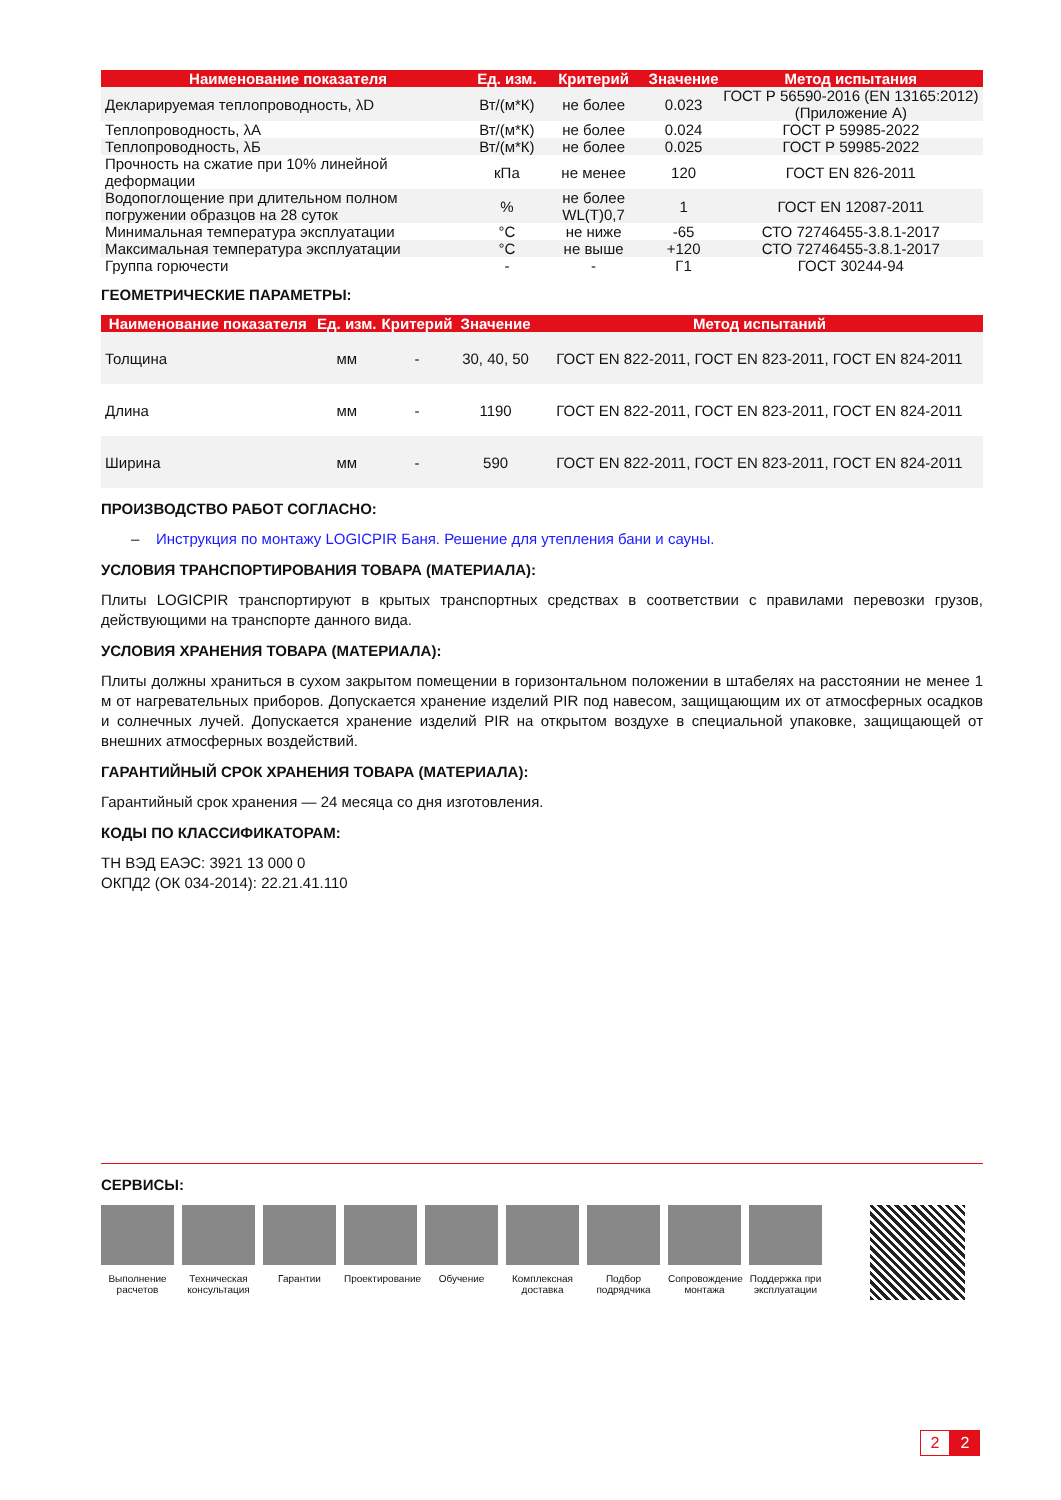| Наименование показателя | Ед. изм. | Критерий | Значение | Метод испытания |
| --- | --- | --- | --- | --- |
| Декларируемая теплопроводность, λD | Вт/(м*К) | не более | 0.023 | ГОСТ Р 56590-2016 (EN 13165:2012) (Приложение А) |
| Теплопроводность, λА | Вт/(м*К) | не более | 0.024 | ГОСТ Р 59985-2022 |
| Теплопроводность, λБ | Вт/(м*К) | не более | 0.025 | ГОСТ Р 59985-2022 |
| Прочность на сжатие при 10% линейной деформации | кПа | не менее | 120 | ГОСТ EN 826-2011 |
| Водопоглощение при длительном полном погружении образцов на 28 суток | % | не более WL(T)0,7 | 1 | ГОСТ EN 12087-2011 |
| Минимальная температура эксплуатации | °С | не ниже | -65 | СТО 72746455-3.8.1-2017 |
| Максимальная температура эксплуатации | °С | не выше | +120 | СТО 72746455-3.8.1-2017 |
| Группа горючести | - | - | Г1 | ГОСТ 30244-94 |
ГЕОМЕТРИЧЕСКИЕ ПАРАМЕТРЫ:
| Наименование показателя | Ед. изм. | Критерий | Значение | Метод испытаний |
| --- | --- | --- | --- | --- |
| Толщина | мм | - | 30, 40, 50 | ГОСТ EN 822-2011, ГОСТ EN 823-2011, ГОСТ EN 824-2011 |
| Длина | мм | - | 1190 | ГОСТ EN 822-2011, ГОСТ EN 823-2011, ГОСТ EN 824-2011 |
| Ширина | мм | - | 590 | ГОСТ EN 822-2011, ГОСТ EN 823-2011, ГОСТ EN 824-2011 |
ПРОИЗВОДСТВО РАБОТ СОГЛАСНО:
– Инструкция по монтажу LOGICPIR Баня. Решение для утепления бани и сауны.
УСЛОВИЯ ТРАНСПОРТИРОВАНИЯ ТОВАРА (МАТЕРИАЛА):
Плиты LOGICPIR транспортируют в крытых транспортных средствах в соответствии с правилами перевозки грузов, действующими на транспорте данного вида.
УСЛОВИЯ ХРАНЕНИЯ ТОВАРА (МАТЕРИАЛА):
Плиты должны храниться в сухом закрытом помещении в горизонтальном положении в штабелях на расстоянии не менее 1 м от нагревательных приборов. Допускается хранение изделий PIR под навесом, защищающим их от атмосферных осадков и солнечных лучей. Допускается хранение изделий PIR на открытом воздухе в специальной упаковке, защищающей от внешних атмосферных воздействий.
ГАРАНТИЙНЫЙ СРОК ХРАНЕНИЯ ТОВАРА (МАТЕРИАЛА):
Гарантийный срок хранения — 24 месяца со дня изготовления.
КОДЫ ПО КЛАССИФИКАТОРАМ:
ТН ВЭД ЕАЭС: 3921 13 000 0
ОКПД2 (ОК 034-2014): 22.21.41.110
СЕРВИСЫ:
Выполнение расчетов
Техническая консультация
Гарантии Проектирование
Обучение Комплексная доставка
Подбор подрядчика
Сопровождение монтажа
Поддержка при эксплуатации
2 2